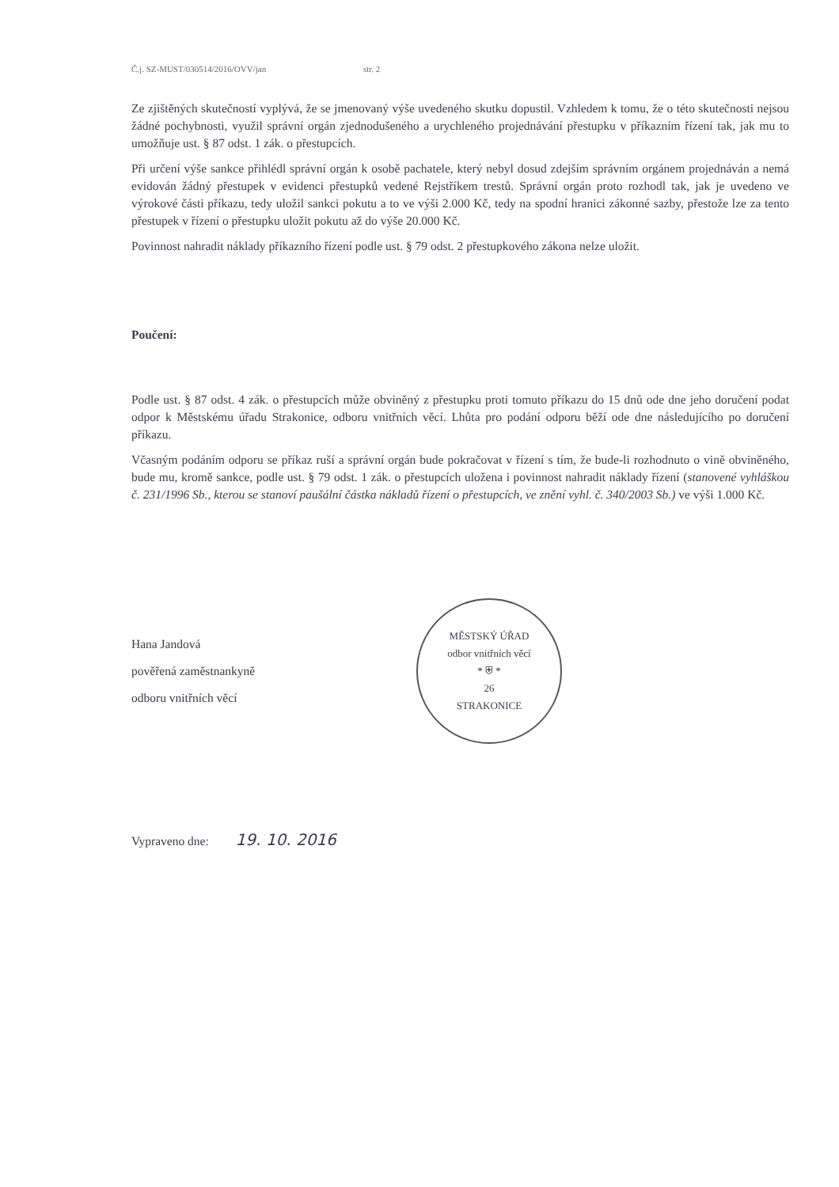Č.j. SZ-MUST/030514/2016/OVV/jan str. 2
Ze zjištěných skutečností vyplývá, že se jmenovaný výše uvedeného skutku dopustil. Vzhledem k tomu, že o této skutečnosti nejsou žádné pochybnosti, využil správní orgán zjednodušeného a urychleného projednávání přestupku v příkazním řízení tak, jak mu to umožňuje ust. § 87 odst. 1 zák. o přestupcích.
Při určení výše sankce přihlédl správní orgán k osobě pachatele, který nebyl dosud zdejším správním orgánem projednáván a nemá evidován žádný přestupek v evidenci přestupků vedené Rejstříkem trestů. Správní orgán proto rozhodl tak, jak je uvedeno ve výrokové části příkazu, tedy uložil sankci pokutu a to ve výši 2.000 Kč, tedy na spodní hranici zákonné sazby, přestože lze za tento přestupek v řízení o přestupku uložit pokutu až do výše 20.000 Kč.
Povinnost nahradit náklady příkazního řízení podle ust. § 79 odst. 2 přestupkového zákona nelze uložit.
Poučení:
Podle ust. § 87 odst. 4 zák. o přestupcích může obviněný z přestupku proti tomuto příkazu do 15 dnů ode dne jeho doručení podat odpor k Městskému úřadu Strakonice, odboru vnitřních věcí. Lhůta pro podání odporu běží ode dne následujícího po doručení příkazu.
Včasným podáním odporu se příkaz ruší a správní orgán bude pokračovat v řízení s tím, že bude-li rozhodnuto o vině obviněného, bude mu, kromě sankce, podle ust. § 79 odst. 1 zák. o přestupcích uložena i povinnost nahradit náklady řízení (stanovené vyhláškou č. 231/1996 Sb., kterou se stanoví paušální částka nákladů řízení o přestupcích, ve znění vyhl. č. 340/2003 Sb.) ve výši 1.000 Kč.
Hana Jandová
pověřená zaměstnankyně
odboru vnitřních věcí
MĚSTSKÝ ÚŘAD
odbor vnitřních věcí
* ⛨ *
26
STRAKONICE
Vypraveno dne: 19. 10. 2016